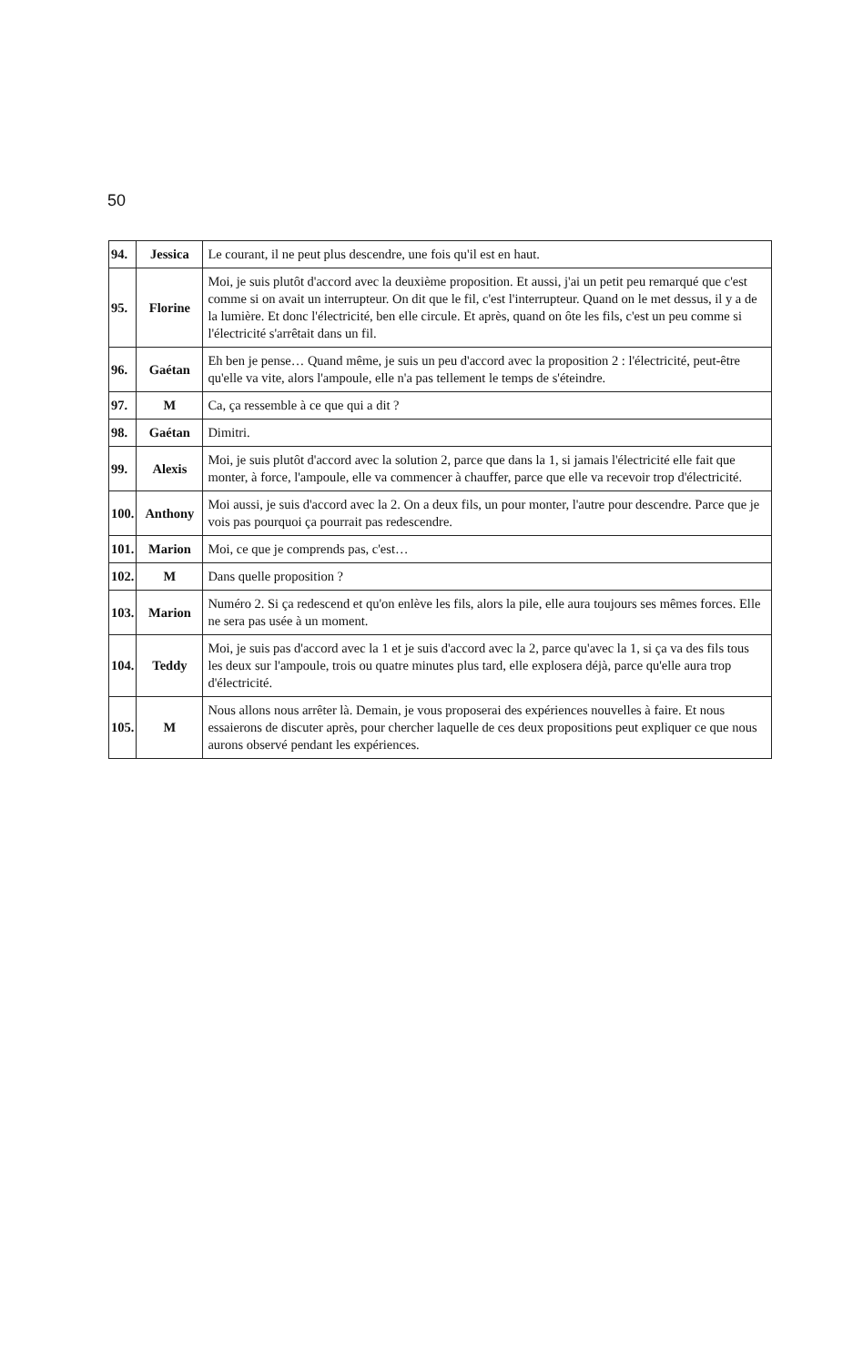50
| 94. | Jessica | Le courant, il ne peut plus descendre, une fois qu'il est en haut. |
| 95. | Florine | Moi, je suis plutôt d'accord avec la deuxième proposition. Et aussi, j'ai un petit peu remarqué que c'est comme si on avait un interrupteur. On dit que le fil, c'est l'interrupteur. Quand on le met dessus, il y a de la lumière. Et donc l'électricité, ben elle circule. Et après, quand on ôte les fils, c'est un peu comme si l'électricité s'arrêtait dans un fil. |
| 96. | Gaétan | Eh ben je pense… Quand même, je suis un peu d'accord avec la proposition 2 : l'électricité, peut-être qu'elle va vite, alors l'ampoule, elle n'a pas tellement le temps de s'éteindre. |
| 97. | M | Ca, ça ressemble à ce que qui a dit ? |
| 98. | Gaétan | Dimitri. |
| 99. | Alexis | Moi, je suis plutôt d'accord avec la solution 2, parce que dans la 1, si jamais l'électricité elle fait que monter, à force, l'ampoule, elle va commencer à chauffer, parce que elle va recevoir trop d'électricité. |
| 100. | Anthony | Moi aussi, je suis d'accord avec la 2. On a deux fils, un pour monter, l'autre pour descendre. Parce que je vois pas pourquoi ça pourrait pas redescendre. |
| 101. | Marion | Moi, ce que je comprends pas, c'est… |
| 102. | M | Dans quelle proposition ? |
| 103. | Marion | Numéro 2. Si ça redescend et qu'on enlève les fils, alors la pile, elle aura toujours ses mêmes forces. Elle ne sera pas usée à un moment. |
| 104. | Teddy | Moi, je suis pas d'accord avec la 1 et je suis d'accord avec la 2, parce qu'avec la 1, si ça va des fils tous les deux sur l'ampoule, trois ou quatre minutes plus tard, elle explosera déjà, parce qu'elle aura trop d'électricité. |
| 105. | M | Nous allons nous arrêter là. Demain, je vous proposerai des expériences nouvelles à faire. Et nous essaierons de discuter après, pour chercher laquelle de ces deux propositions peut expliquer ce que nous aurons observé pendant les expériences. |